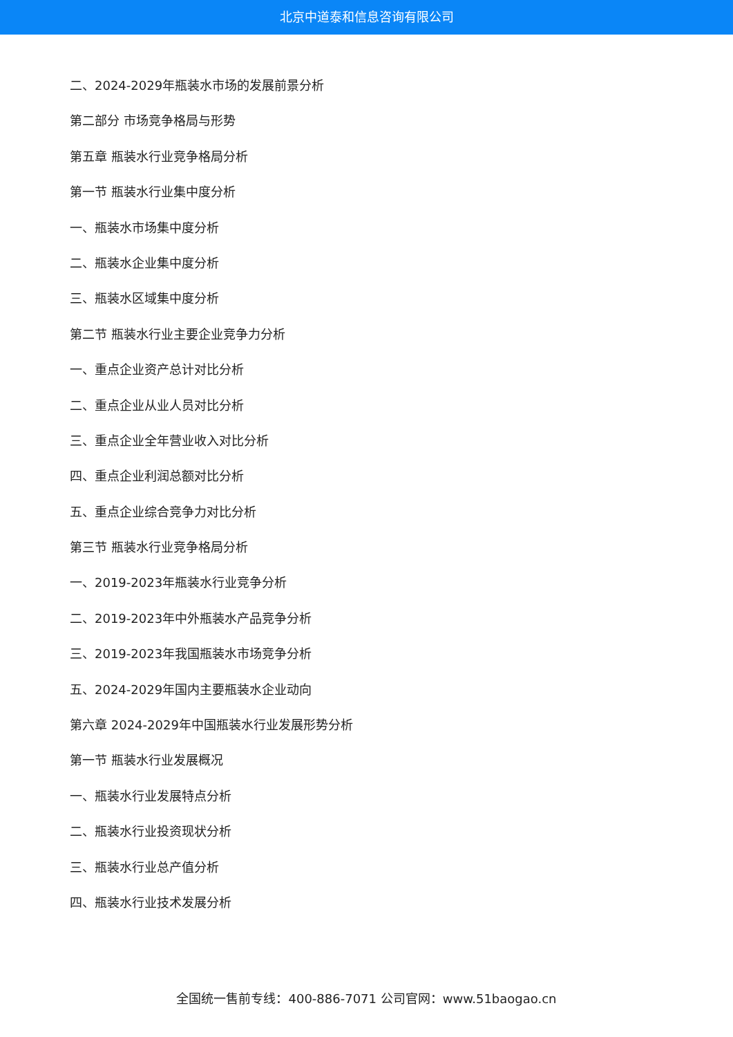北京中道泰和信息咨询有限公司
二、2024-2029年瓶装水市场的发展前景分析
第二部分 市场竞争格局与形势
第五章 瓶装水行业竞争格局分析
第一节 瓶装水行业集中度分析
一、瓶装水市场集中度分析
二、瓶装水企业集中度分析
三、瓶装水区域集中度分析
第二节 瓶装水行业主要企业竞争力分析
一、重点企业资产总计对比分析
二、重点企业从业人员对比分析
三、重点企业全年营业收入对比分析
四、重点企业利润总额对比分析
五、重点企业综合竞争力对比分析
第三节 瓶装水行业竞争格局分析
一、2019-2023年瓶装水行业竞争分析
二、2019-2023年中外瓶装水产品竞争分析
三、2019-2023年我国瓶装水市场竞争分析
五、2024-2029年国内主要瓶装水企业动向
第六章 2024-2029年中国瓶装水行业发展形势分析
第一节 瓶装水行业发展概况
一、瓶装水行业发展特点分析
二、瓶装水行业投资现状分析
三、瓶装水行业总产值分析
四、瓶装水行业技术发展分析
全国统一售前专线：400-886-7071 公司官网：www.51baogao.cn